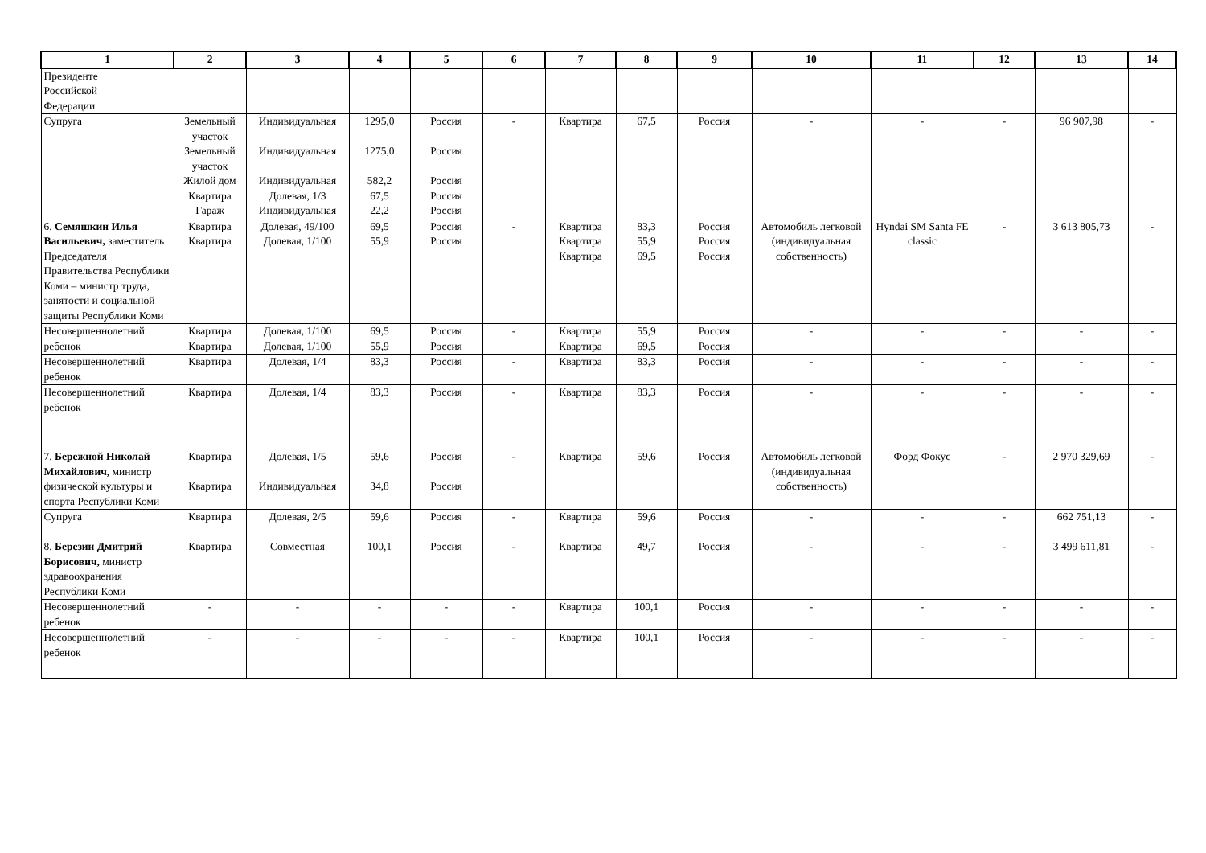| 1 | 2 | 3 | 4 | 5 | 6 | 7 | 8 | 9 | 10 | 11 | 12 | 13 | 14 |
| --- | --- | --- | --- | --- | --- | --- | --- | --- | --- | --- | --- | --- | --- |
| Президенте Российской Федерации | | | | | | | | | | | | | |
| Супруга | Земельный участок Земельный участок Жилой дом Квартира Гараж | Индивидуальная Индивидуальная Индивидуальная Долевая, 1/3 Индивидуальная | 1295,0 1275,0 582,2 67,5 22,2 | Россия Россия Россия Россия Россия | - | Квартира | 67,5 | Россия | - | - | - | 96 907,98 | - |
| 6. Семяшкин Илья Васильевич, заместитель Председателя Правительства Республики Коми – министр труда, занятости и социальной защиты Республики Коми | Квартира Квартира | Долевая, 49/100 Долевая, 1/100 | 69,5 55,9 | Россия Россия | - | Квартира Квартира Квартира | 83,3 55,9 69,5 | Россия Россия Россия | Автомобиль легковой (индивидуальная собственность) | Hyndai SM Santa FE classic | - | 3 613 805,73 | - |
| Несовершеннолетний ребенок | Квартира Квартира | Долевая, 1/100 Долевая, 1/100 | 69,5 55,9 | Россия Россия | - | Квартира Квартира | 55,9 69,5 | Россия Россия | - | - | - | - | - |
| Несовершеннолетний ребенок | Квартира | Долевая, 1/4 | 83,3 | Россия | - | Квартира | 83,3 | Россия | - | - | - | - | - |
| Несовершеннолетний ребенок | Квартира | Долевая, 1/4 | 83,3 | Россия | - | Квартира | 83,3 | Россия | - | - | - | - | - |
| 7. Бережной Николай Михайлович, министр физической культуры и спорта Республики Коми | Квартира Квартира | Долевая, 1/5 Индивидуальная | 59,6 34,8 | Россия Россия | - | Квартира | 59,6 | Россия | Автомобиль легковой (индивидуальная собственность) | Форд Фокус | - | 2 970 329,69 | - |
| Супруга | Квартира | Долевая, 2/5 | 59,6 | Россия | - | Квартира | 59,6 | Россия | - | - | - | 662 751,13 | - |
| 8. Березин Дмитрий Борисович, министр здравоохранения Республики Коми | Квартира | Совместная | 100,1 | Россия | - | Квартира | 49,7 | Россия | - | - | - | 3 499 611,81 | - |
| Несовершеннолетний ребенок | - | - | - | - | - | Квартира | 100,1 | Россия | - | - | - | - | - |
| Несовершеннолетний ребенок | - | - | - | - | - | Квартира | 100,1 | Россия | - | - | - | - | - |